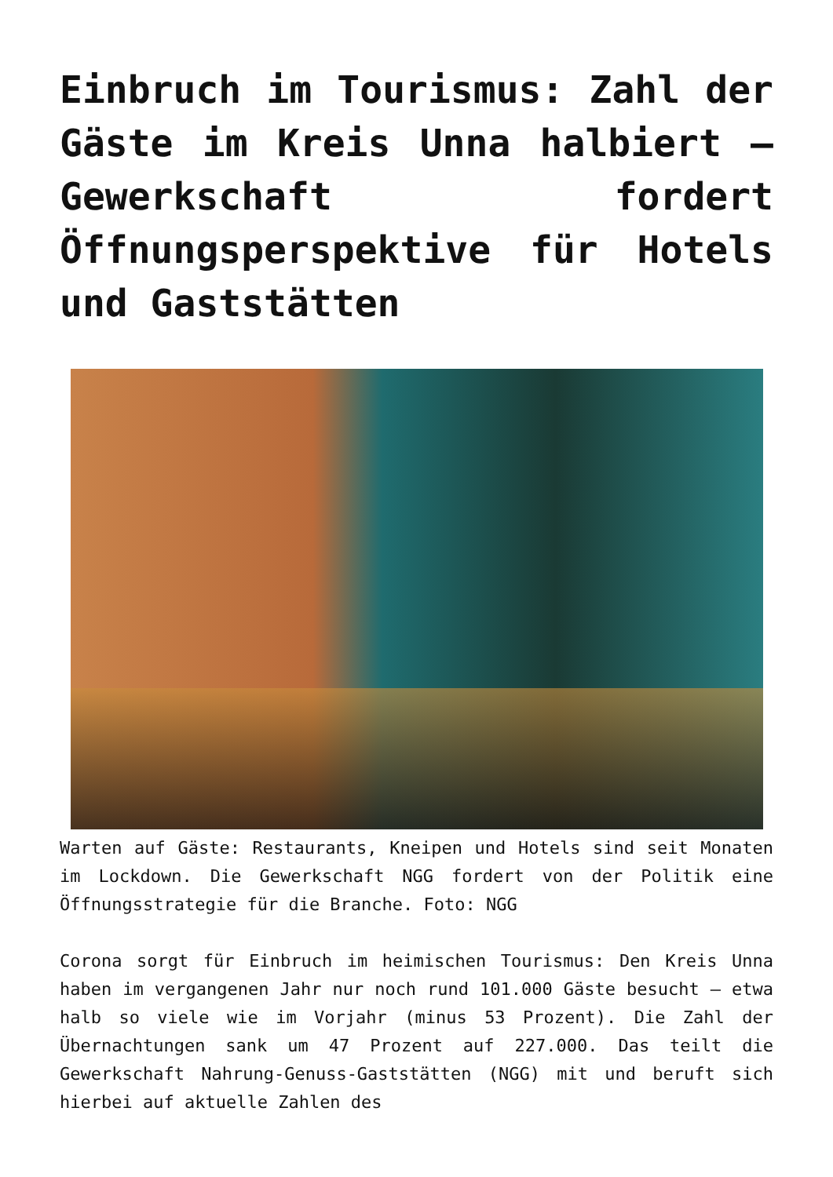Einbruch im Tourismus: Zahl der Gäste im Kreis Unna halbiert – Gewerkschaft fordert Öffnungsperspektive für Hotels und Gaststätten
Warten auf Gäste: Restaurants, Kneipen und Hotels sind seit Monaten im Lockdown. Die Gewerkschaft NGG fordert von der Politik eine Öffnungsstrategie für die Branche. Foto: NGG
Corona sorgt für Einbruch im heimischen Tourismus: Den Kreis Unna haben im vergangenen Jahr nur noch rund 101.000 Gäste besucht – etwa halb so viele wie im Vorjahr (minus 53 Prozent). Die Zahl der Übernachtungen sank um 47 Prozent auf 227.000. Das teilt die Gewerkschaft Nahrung-Genuss-Gaststätten (NGG) mit und beruft sich hierbei auf aktuelle Zahlen des